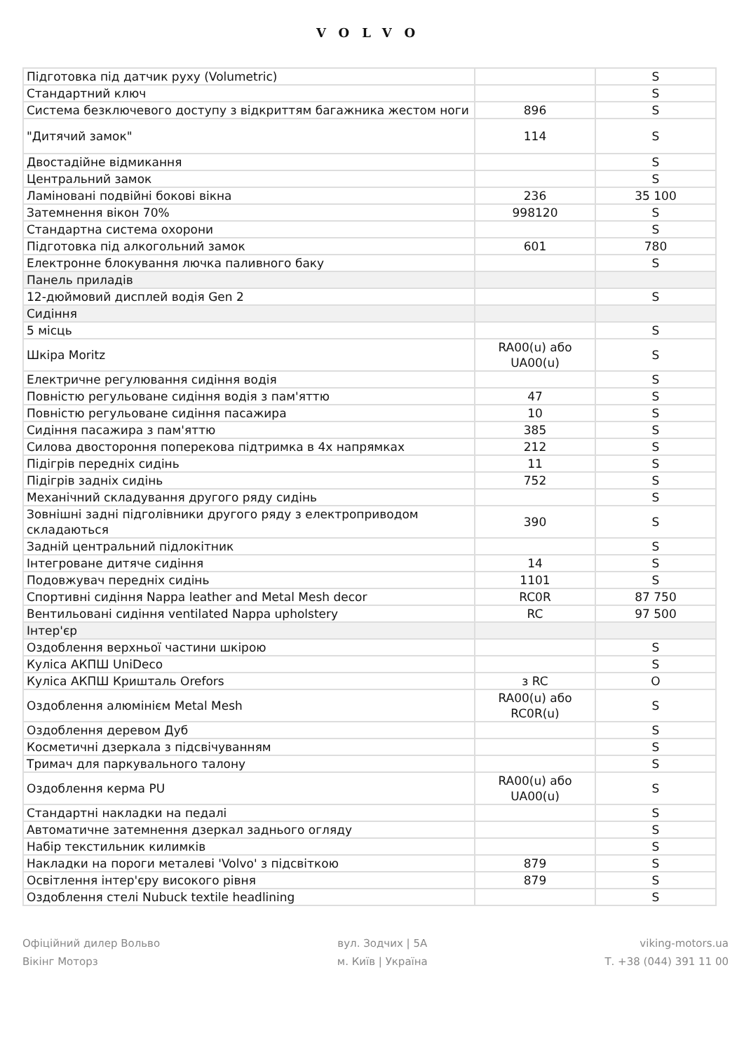VOLVO
| Підготовка під датчик руху (Volumetric) | | S |
| Стандартний ключ | | S |
| Система безключевого доступу з відкриттям багажника жестом ноги | 896 | S |
| "Дитячий замок" | 114 | S |
| Двостадійне відмикання | | S |
| Центральний замок | | S |
| Ламіновані подвійні бокові вікна | 236 | 35 100 |
| Затемнення вікон 70% | 998120 | S |
| Стандартна система охорони | | S |
| Підготовка під алкогольний замок | 601 | 780 |
| Електронне блокування лючка паливного баку | | S |
| Панель приладів | | |
| 12-дюймовий дисплей водія Gen 2 | | S |
| Сидіння | | |
| 5 місць | | S |
| Шкіра Moritz | RA00(u) або UA00(u) | S |
| Електричне регулювання сидіння водія | | S |
| Повністю регульоване сидіння водія з пам'яттю | 47 | S |
| Повністю регульоване сидіння пасажира | 10 | S |
| Сидіння пасажира з пам'яттю | 385 | S |
| Силова двостороння поперекова підтримка в 4х напрямках | 212 | S |
| Підігрів передніх сидінь | 11 | S |
| Підігрів задніх сидінь | 752 | S |
| Механічний складування другого ряду сидінь | | S |
| Зовнішні задні підголівники другого ряду з електроприводом складаються | 390 | S |
| Задній центральний підлокітник | | S |
| Інтегроване дитяче сидіння | 14 | S |
| Подовжувач передніх сидінь | 1101 | S |
| Спортивні сидіння Nappa leather and Metal Mesh decor | RC0R | 87 750 |
| Вентильовані сидіння ventilated Nappa upholstery | RC | 97 500 |
| Інтер'єр | | |
| Оздоблення верхньої частини шкірою | | S |
| Куліса АКПШ UniDeco | | S |
| Куліса АКПШ Кришталь Orefors | з RC | O |
| Оздоблення алюмінієм Metal Mesh | RA00(u) або RC0R(u) | S |
| Оздоблення деревом Дуб | | S |
| Косметичні дзеркала з підсвічуванням | | S |
| Тримач для паркувального талону | | S |
| Оздоблення керма PU | RA00(u) або UA00(u) | S |
| Стандартні накладки на педалі | | S |
| Автоматичне затемнення дзеркал заднього огляду | | S |
| Набір текстильник килимків | | S |
| Накладки на пороги металеві 'Volvo' з підсвіткою | 879 | S |
| Освітлення інтер'єру високого рівня | 879 | S |
| Оздоблення стелі Nubuck textile headlining | | S |
Офіційний дилер Вольво
Вікінг Моторз
вул. Зодчих | 5А
м. Київ | Україна
viking-motors.ua
Т. +38 (044) 391 11 00